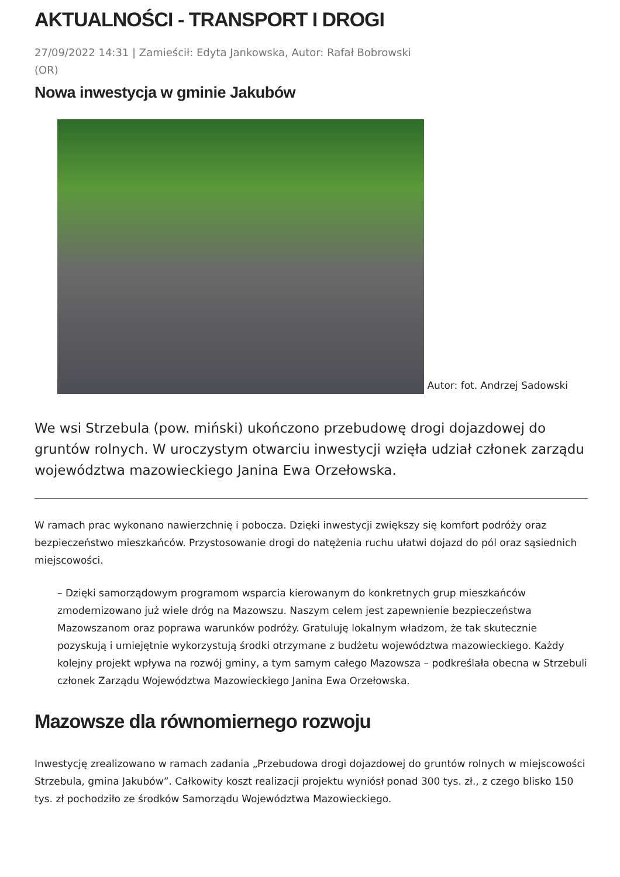AKTUALNOŚCI - TRANSPORT I DROGI
27/09/2022 14:31 | Zamieścił: Edyta Jankowska, Autor: Rafał Bobrowski (OR)
Nowa inwestycja w gminie Jakubów
Autor: fot. Andrzej Sadowski
We wsi Strzebula (pow. miński) ukończono przebudowę drogi dojazdowej do gruntów rolnych. W uroczystym otwarciu inwestycji wzięła udział członek zarządu województwa mazowieckiego Janina Ewa Orzełowska.
W ramach prac wykonano nawierzchnię i pobocza. Dzięki inwestycji zwiększy się komfort podróży oraz bezpieczeństwo mieszkańców. Przystosowanie drogi do natężenia ruchu ułatwi dojazd do pól oraz sąsiednich miejscowości.
– Dzięki samorządowym programom wsparcia kierowanym do konkretnych grup mieszkańców zmodernizowano już wiele dróg na Mazowszu. Naszym celem jest zapewnienie bezpieczeństwa Mazowszanom oraz poprawa warunków podróży. Gratuluję lokalnym władzom, że tak skutecznie pozyskują i umiejętnie wykorzystują środki otrzymane z budżetu województwa mazowieckiego. Każdy kolejny projekt wpływa na rozwój gminy, a tym samym całego Mazowsza – podkreślała obecna w Strzebuli członek Zarządu Województwa Mazowieckiego Janina Ewa Orzełowska.
Mazowsze dla równomiernego rozwoju
Inwestycję zrealizowano w ramach zadania „Przebudowa drogi dojazdowej do gruntów rolnych w miejscowości Strzebula, gmina Jakubów”. Całkowity koszt realizacji projektu wyniósł ponad 300 tys. zł., z czego blisko 150 tys. zł pochodziło ze środków Samorządu Województwa Mazowieckiego.